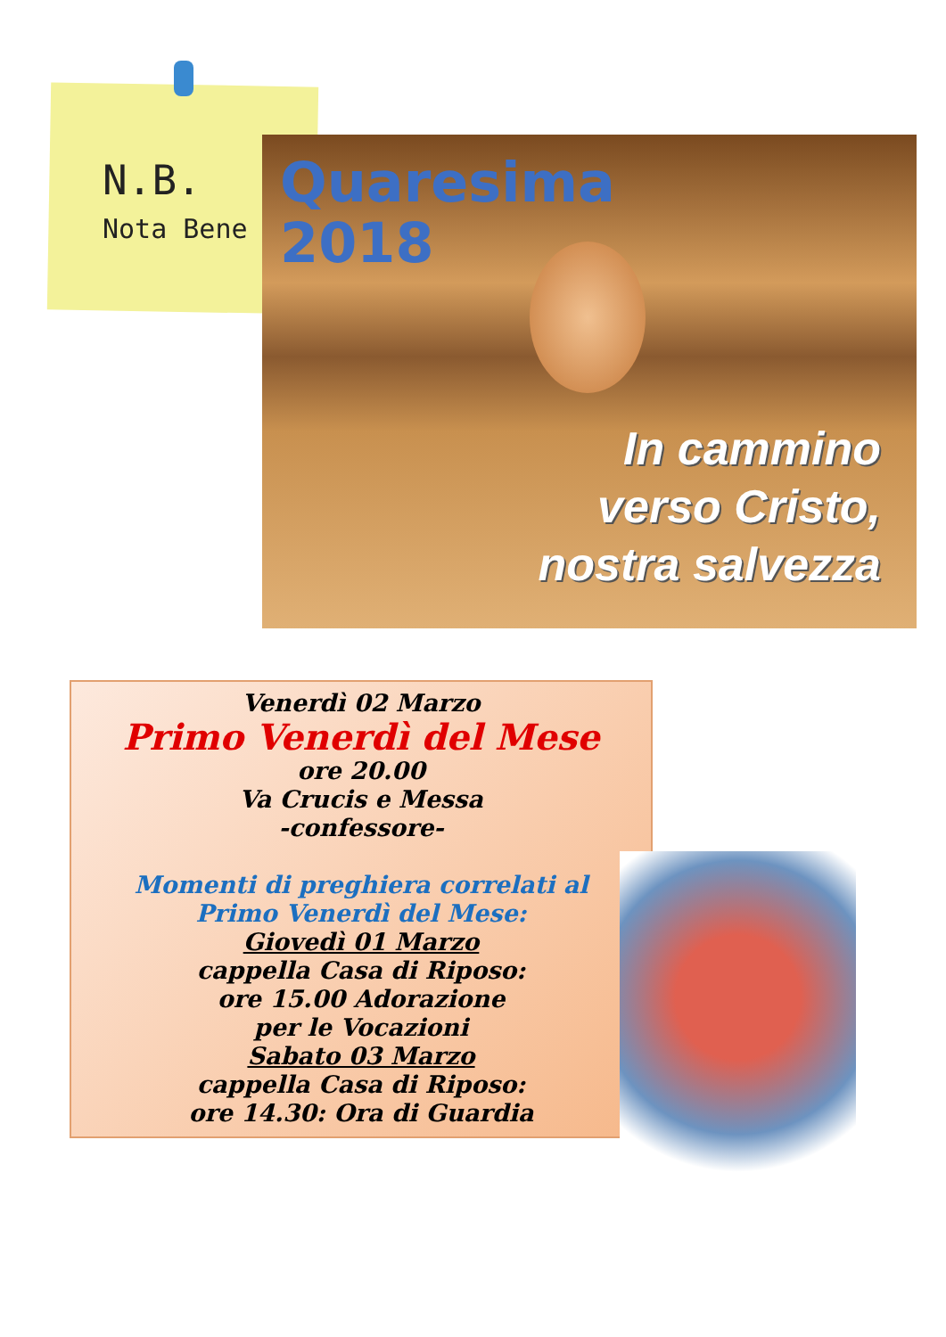N.B.
Nota Bene
Quaresima
2018
In cammino
verso Cristo,
nostra salvezza
Venerdì 02 Marzo
Primo Venerdì del Mese
ore 20.00
Va Crucis e Messa
-confessore-
Momenti di preghiera correlati al
Primo Venerdì del Mese:
Giovedì 01 Marzo
cappella Casa di Riposo:
ore 15.00 Adorazione
per le Vocazioni
Sabato 03 Marzo
cappella Casa di Riposo:
ore 14.30: Ora di Guardia